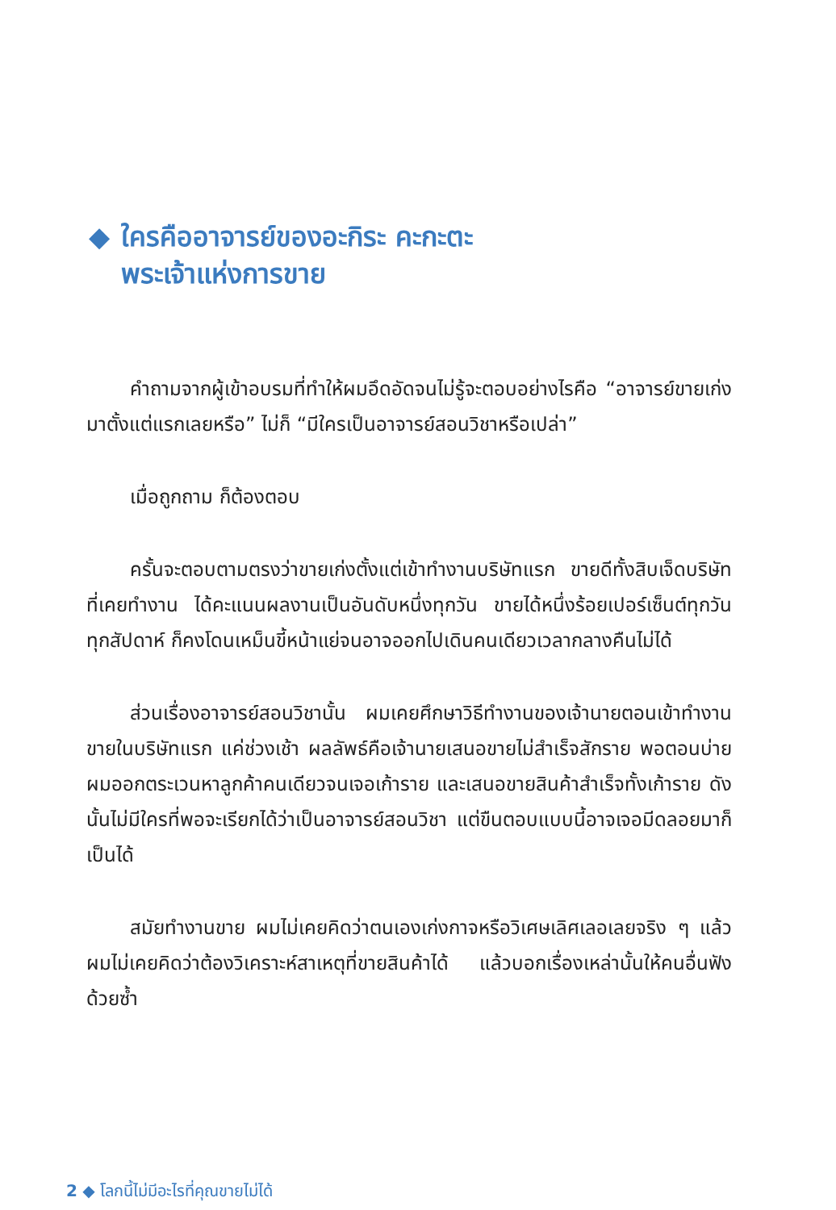◆ ใครคืออาจารย์ของอะกิระ คะกะตะ
พระเจ้าแห่งการขาย
คำถามจากผู้เข้าอบรมที่ทำให้ผมอึดอัดจนไม่รู้จะตอบอย่างไรคือ “อาจารย์ขายเก่งมาตั้งแต่แรกเลยหรือ” ไม่ก็ “มีใครเป็นอาจารย์สอนวิชาหรือเปล่า”
เมื่อถูกถาม ก็ต้องตอบ
ครั้นจะตอบตามตรงว่าขายเก่งตั้งแต่เข้าทำงานบริษัทแรก ขายดีทั้งสิบเจ็ดบริษัทที่เคยทำงาน ได้คะแนนผลงานเป็นอันดับหนึ่งทุกวัน ขายได้หนึ่งร้อยเปอร์เซ็นต์ทุกวัน ทุกสัปดาห์ ก็คงโดนเหม็นขี้หน้าแย่จนอาจออกไปเดินคนเดียวเวลากลางคืนไม่ได้
ส่วนเรื่องอาจารย์สอนวิชานั้น ผมเคยศึกษาวิธีทำงานของเจ้านายตอนเข้าทำงานขายในบริษัทแรก แค่ช่วงเช้า ผลลัพธ์คือเจ้านายเสนอขายไม่สำเร็จสักราย พอตอนบ่ายผมออกตระเวนหาลูกค้าคนเดียวจนเจอเก้าราย และเสนอขายสินค้าสำเร็จทั้งเก้าราย ดังนั้นไม่มีใครที่พอจะเรียกได้ว่าเป็นอาจารย์สอนวิชา แต่ขืนตอบแบบนี้อาจเจอมีดลอยมาก็เป็นได้
สมัยทำงานขาย ผมไม่เคยคิดว่าตนเองเก่งกาจหรือวิเศษเลิศเลอเลยจริง ๆ แล้วผมไม่เคยคิดว่าต้องวิเคราะห์สาเหตุที่ขายสินค้าได้ แล้วบอกเรื่องเหล่านั้นให้คนอื่นฟังด้วยซ้ำ
2 ◆ โลกนี้ไม่มีอะไรที่คุณขายไม่ได้